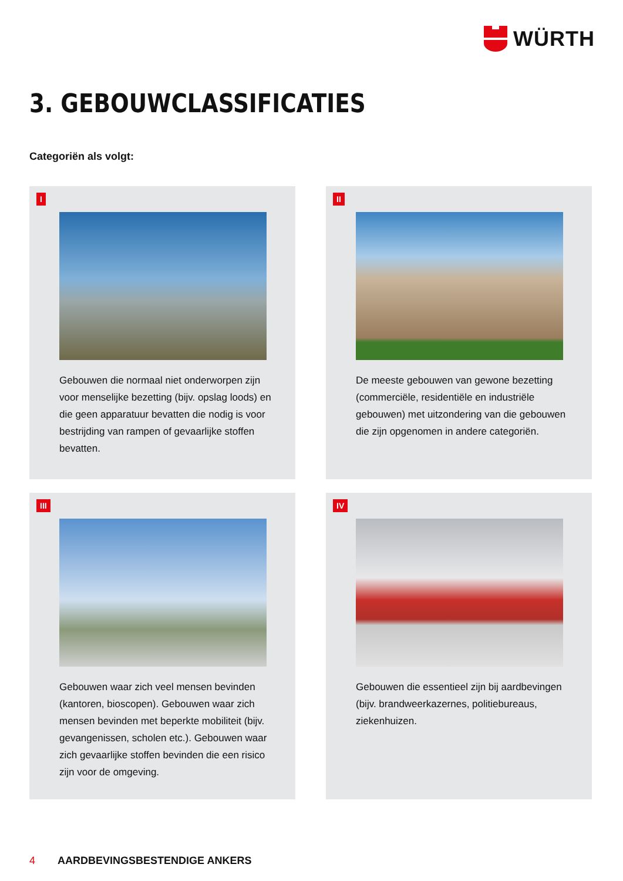WÜRTH
3. GEBOUWCLASSIFICATIES
Categoriën als volgt:
I
Gebouwen die normaal niet onderworpen zijn voor menselijke bezetting (bijv. opslag loods) en die geen apparatuur bevatten die nodig is voor bestrijding van rampen of gevaarlijke stoffen bevatten.
II
De meeste gebouwen van gewone bezetting (commerciële, residentiële en industriële gebouwen) met uitzondering van die gebouwen die zijn opgenomen in andere categoriën.
III
Gebouwen waar zich veel mensen bevinden (kantoren, bioscopen). Gebouwen waar zich mensen bevinden met beperkte mobiliteit (bijv. gevangenissen, scholen etc.). Gebouwen waar zich gevaarlijke stoffen bevinden die een risico zijn voor de omgeving.
IV
Gebouwen die essentieel zijn bij aardbevingen (bijv. brandweerkazernes, politiebureaus, ziekenhuizen.
4 AARDBEVINGSBESTENDIGE ANKERS